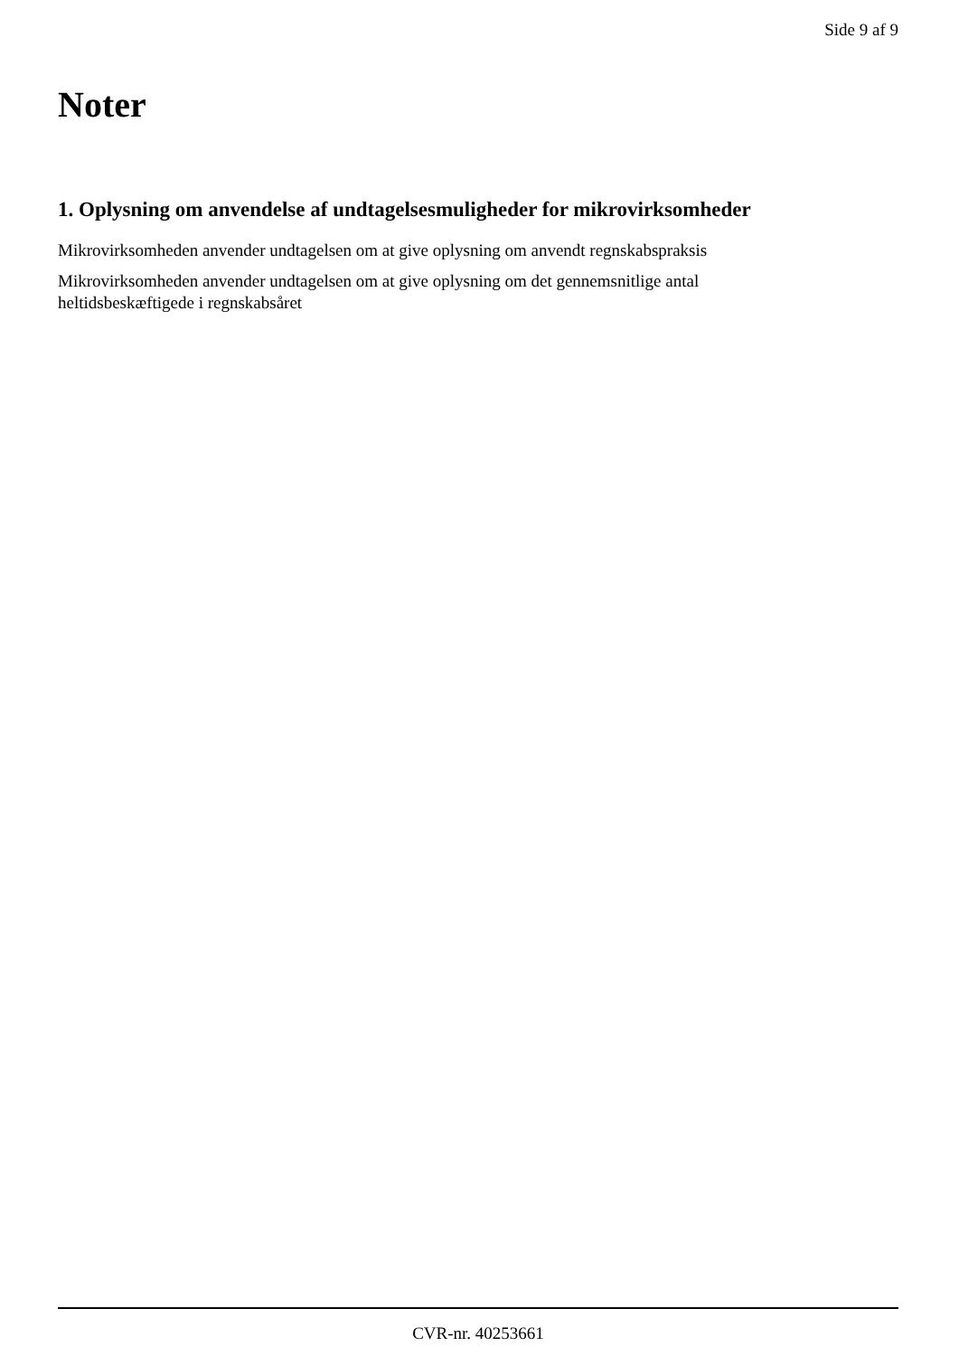Side 9 af 9
Noter
1. Oplysning om anvendelse af undtagelsesmuligheder for mikrovirksomheder
Mikrovirksomheden anvender undtagelsen om at give oplysning om anvendt regnskabspraksis
Mikrovirksomheden anvender undtagelsen om at give oplysning om det gennemsnitlige antal
heltidsbeskæftigede i regnskabsåret
CVR-nr. 40253661